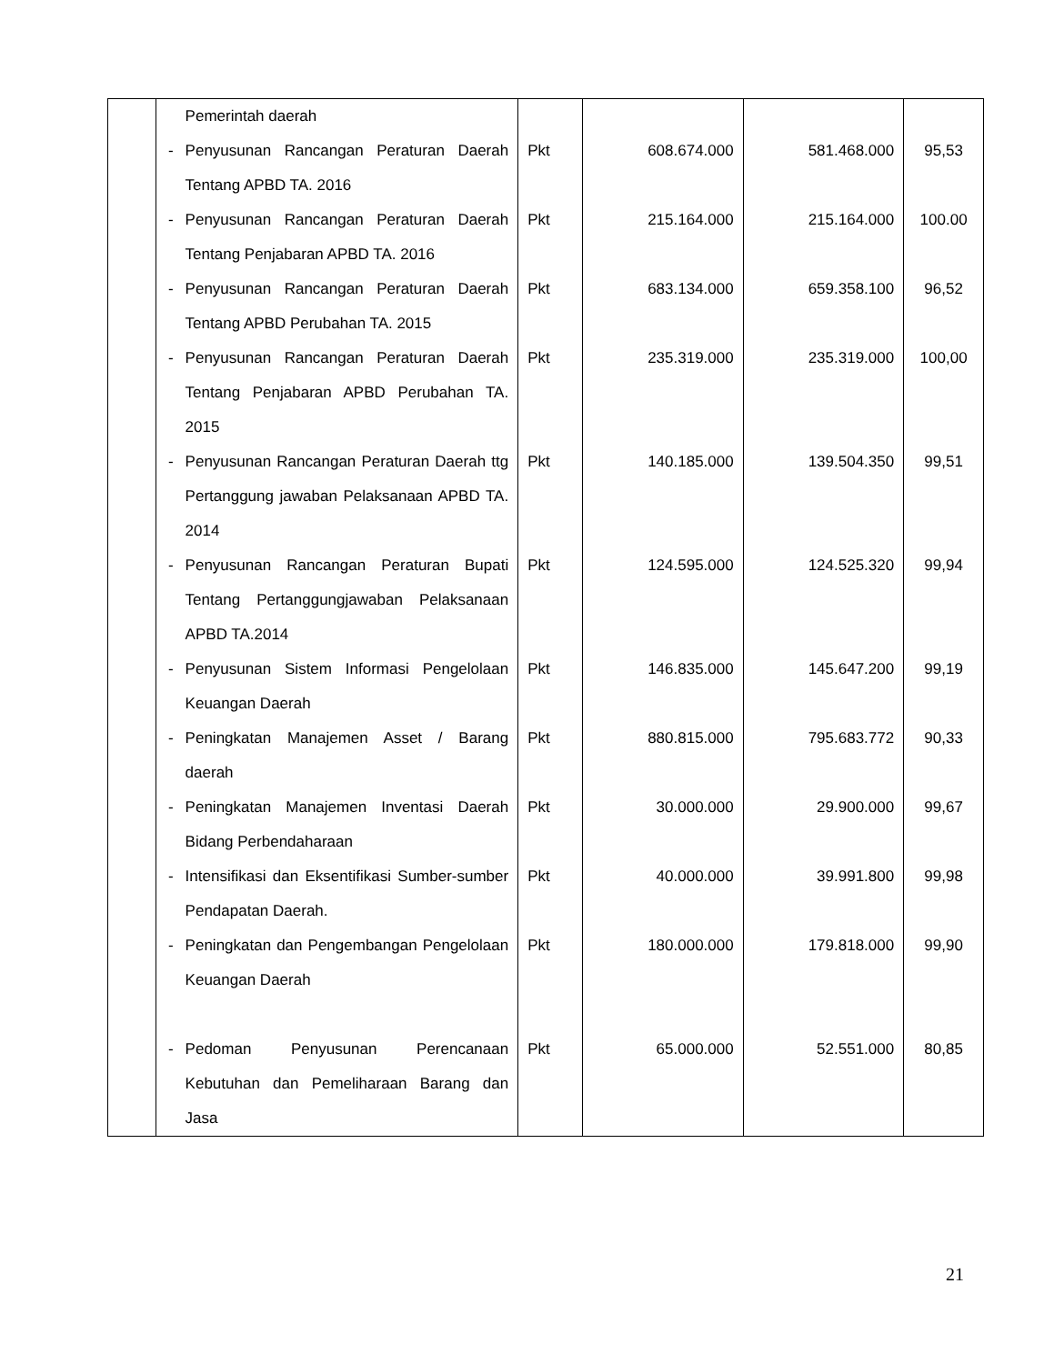| | | Pemerintah daerah | | | | |
| | - | Penyusunan Rancangan Peraturan Daerah Tentang APBD TA. 2016 | Pkt | 608.674.000 | 581.468.000 | 95,53 |
| | - | Penyusunan Rancangan Peraturan Daerah Tentang Penjabaran APBD TA. 2016 | Pkt | 215.164.000 | 215.164.000 | 100.00 |
| | - | Penyusunan Rancangan Peraturan Daerah Tentang APBD Perubahan TA. 2015 | Pkt | 683.134.000 | 659.358.100 | 96,52 |
| | - | Penyusunan Rancangan Peraturan Daerah Tentang Penjabaran APBD Perubahan TA. 2015 | Pkt | 235.319.000 | 235.319.000 | 100,00 |
| | - | Penyusunan Rancangan Peraturan Daerah ttg Pertanggung jawaban Pelaksanaan APBD TA. 2014 | Pkt | 140.185.000 | 139.504.350 | 99,51 |
| | - | Penyusunan Rancangan Peraturan Bupati Tentang Pertanggungjawaban Pelaksanaan APBD TA.2014 | Pkt | 124.595.000 | 124.525.320 | 99,94 |
| | - | Penyusunan Sistem Informasi Pengelolaan Keuangan Daerah | Pkt | 146.835.000 | 145.647.200 | 99,19 |
| | - | Peningkatan Manajemen Asset / Barang daerah | Pkt | 880.815.000 | 795.683.772 | 90,33 |
| | - | Peningkatan Manajemen Inventasi Daerah Bidang Perbendaharaan | Pkt | 30.000.000 | 29.900.000 | 99,67 |
| | - | Intensifikasi dan Eksentifikasi Sumber-sumber Pendapatan Daerah. | Pkt | 40.000.000 | 39.991.800 | 99,98 |
| | - | Peningkatan dan Pengembangan Pengelolaan Keuangan Daerah | Pkt | 180.000.000 | 179.818.000 | 99,90 |
| | - | Pedoman Penyusunan Perencanaan Kebutuhan dan Pemeliharaan Barang dan Jasa | Pkt | 65.000.000 | 52.551.000 | 80,85 |
21